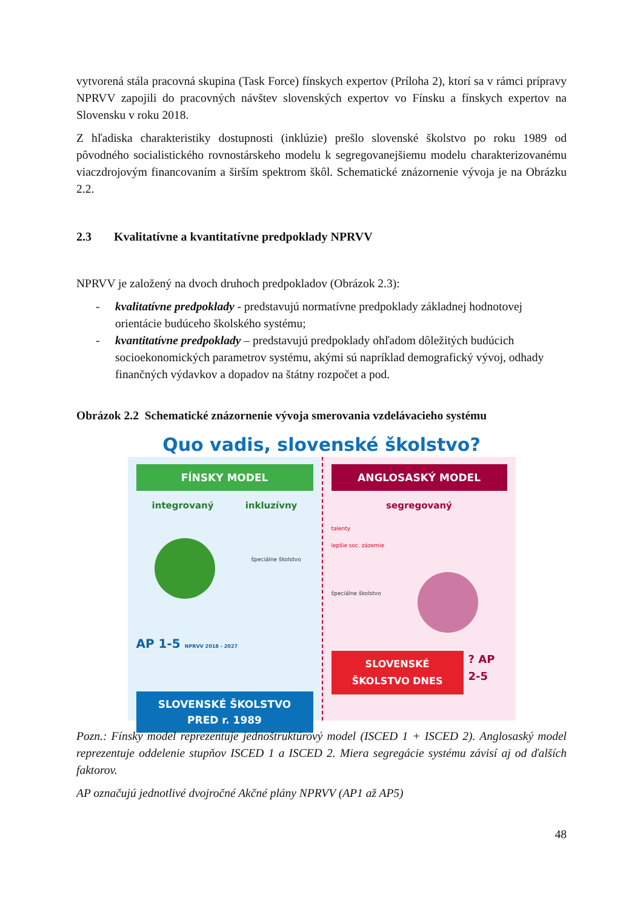vytvorená stála pracovná skupina (Task Force) fínskych expertov (Príloha 2), ktorí sa v rámci prípravy NPRVV zapojili do pracovných návštev slovenských expertov vo Fínsku a fínskych expertov na Slovensku v roku 2018.
Z hľadiska charakteristiky dostupnosti (inklúzie) prešlo slovenské školstvo po roku 1989 od pôvodného socialistického rovnostárskeho modelu k segregovanejšiemu modelu charakterizovanému viaczdrojovým financovaním a širším spektrom škôl. Schematické znázornenie vývoja je na Obrázku 2.2.
2.3 Kvalitatívne a kvantitatívne predpoklady NPRVV
NPRVV je založený na dvoch druhoch predpokladov (Obrázok 2.3):
- kvalitatívne predpoklady - predstavujú normatívne predpoklady základnej hodnotovej orientácie budúceho školského systému;
- kvantitatívne predpoklady – predstavujú predpoklady ohľadom dôležitých budúcich socioekonomických parametrov systému, akými sú napríklad demografický vývoj, odhady finančných výdavkov a dopadov na štátny rozpočet a pod.
Obrázok 2.2 Schematické znázornenie vývoja smerovania vzdelávacieho systému
Quo vadis, slovenské školstvo?
FÍNSKY MODEL
integrovaný inkluzívny
špeciálne školstvo
AP 1-5 NPRVV 2018 - 2027
SLOVENSKÉ ŠKOLSTVO
PRED r. 1989
ANGLOSASKÝ MODEL
segregovaný
talenty
lepšie soc. zázemie
špeciálne školstvo
SLOVENSKÉ ŠKOLSTVO DNES ? AP 2-5
Pozn.: Fínsky model reprezentuje jednoštruktúrový model (ISCED 1 + ISCED 2). Anglosaský model reprezentuje oddelenie stupňov ISCED 1 a ISCED 2. Miera segregácie systému závisí aj od ďalších faktorov.
AP označujú jednotlivé dvojročné Akčné plány NPRVV (AP1 až AP5)
48